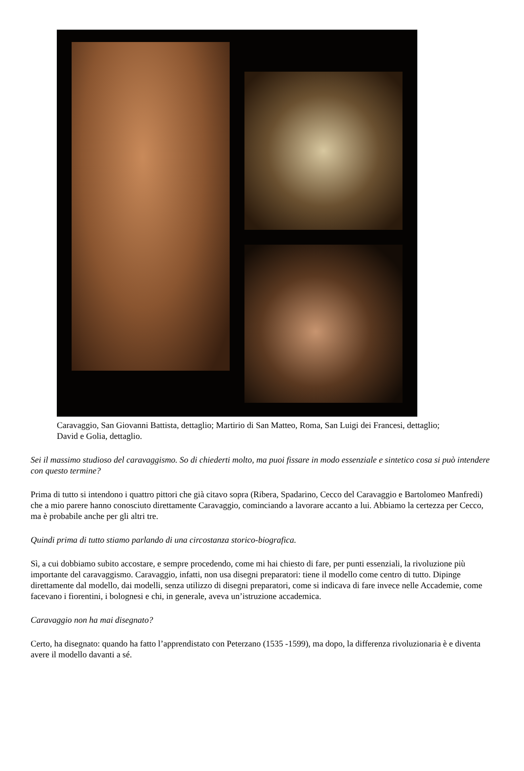Caravaggio, San Giovanni Battista, dettaglio; Martirio di San Matteo, Roma, San Luigi dei Francesi, dettaglio; David e Golia, dettaglio.
Sei il massimo studioso del caravaggismo. So di chiederti molto, ma puoi fissare in modo essenziale e sintetico cosa si può intendere con questo termine?
Prima di tutto si intendono i quattro pittori che già citavo sopra (Ribera, Spadarino, Cecco del Caravaggio e Bartolomeo Manfredi) che a mio parere hanno conosciuto direttamente Caravaggio, cominciando a lavorare accanto a lui. Abbiamo la certezza per Cecco, ma è probabile anche per gli altri tre.
Quindi prima di tutto stiamo parlando di una circostanza storico-biografica.
Sì, a cui dobbiamo subito accostare, e sempre procedendo, come mi hai chiesto di fare, per punti essenziali, la rivoluzione più importante del caravaggismo. Caravaggio, infatti, non usa disegni preparatori: tiene il modello come centro di tutto. Dipinge direttamente dal modello, dai modelli, senza utilizzo di disegni preparatori, come si indicava di fare invece nelle Accademie, come facevano i fiorentini, i bolognesi e chi, in generale, aveva un’istruzione accademica.
Caravaggio non ha mai disegnato?
Certo, ha disegnato: quando ha fatto l’apprendistato con Peterzano (1535 -1599), ma dopo, la differenza rivoluzionaria è e diventa avere il modello davanti a sé.